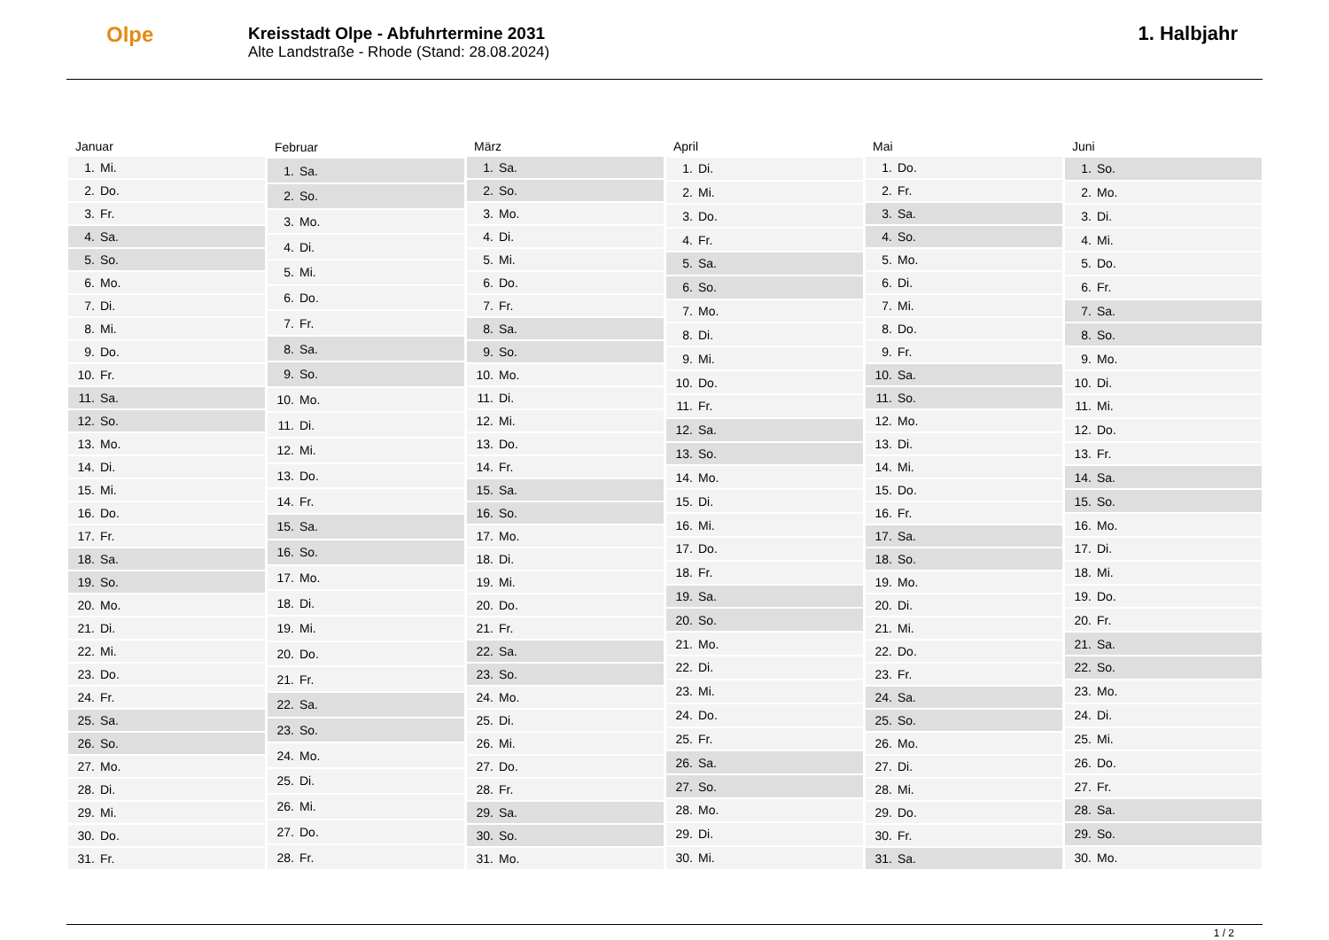Olpe
Kreisstadt Olpe - Abfuhrtermine 2031
Alte Landstraße - Rhode (Stand: 28.08.2024)
1. Halbjahr
| Januar | |
| --- | --- |
| 1. | Mi. |
| 2. | Do. |
| 3. | Fr. |
| 4. | Sa. |
| 5. | So. |
| 6. | Mo. |
| 7. | Di. |
| 8. | Mi. |
| 9. | Do. |
| 10. | Fr. |
| 11. | Sa. |
| 12. | So. |
| 13. | Mo. |
| 14. | Di. |
| 15. | Mi. |
| 16. | Do. |
| 17. | Fr. |
| 18. | Sa. |
| 19. | So. |
| 20. | Mo. |
| 21. | Di. |
| 22. | Mi. |
| 23. | Do. |
| 24. | Fr. |
| 25. | Sa. |
| 26. | So. |
| 27. | Mo. |
| 28. | Di. |
| 29. | Mi. |
| 30. | Do. |
| 31. | Fr. |
| Februar | |
| --- | --- |
| 1. | Sa. |
| 2. | So. |
| 3. | Mo. |
| 4. | Di. |
| 5. | Mi. |
| 6. | Do. |
| 7. | Fr. |
| 8. | Sa. |
| 9. | So. |
| 10. | Mo. |
| 11. | Di. |
| 12. | Mi. |
| 13. | Do. |
| 14. | Fr. |
| 15. | Sa. |
| 16. | So. |
| 17. | Mo. |
| 18. | Di. |
| 19. | Mi. |
| 20. | Do. |
| 21. | Fr. |
| 22. | Sa. |
| 23. | So. |
| 24. | Mo. |
| 25. | Di. |
| 26. | Mi. |
| 27. | Do. |
| 28. | Fr. |
| März | |
| --- | --- |
| 1. | Sa. |
| 2. | So. |
| 3. | Mo. |
| 4. | Di. |
| 5. | Mi. |
| 6. | Do. |
| 7. | Fr. |
| 8. | Sa. |
| 9. | So. |
| 10. | Mo. |
| 11. | Di. |
| 12. | Mi. |
| 13. | Do. |
| 14. | Fr. |
| 15. | Sa. |
| 16. | So. |
| 17. | Mo. |
| 18. | Di. |
| 19. | Mi. |
| 20. | Do. |
| 21. | Fr. |
| 22. | Sa. |
| 23. | So. |
| 24. | Mo. |
| 25. | Di. |
| 26. | Mi. |
| 27. | Do. |
| 28. | Fr. |
| 29. | Sa. |
| 30. | So. |
| 31. | Mo. |
| April | |
| --- | --- |
| 1. | Di. |
| 2. | Mi. |
| 3. | Do. |
| 4. | Fr. |
| 5. | Sa. |
| 6. | So. |
| 7. | Mo. |
| 8. | Di. |
| 9. | Mi. |
| 10. | Do. |
| 11. | Fr. |
| 12. | Sa. |
| 13. | So. |
| 14. | Mo. |
| 15. | Di. |
| 16. | Mi. |
| 17. | Do. |
| 18. | Fr. |
| 19. | Sa. |
| 20. | So. |
| 21. | Mo. |
| 22. | Di. |
| 23. | Mi. |
| 24. | Do. |
| 25. | Fr. |
| 26. | Sa. |
| 27. | So. |
| 28. | Mo. |
| 29. | Di. |
| 30. | Mi. |
| Mai | |
| --- | --- |
| 1. | Do. |
| 2. | Fr. |
| 3. | Sa. |
| 4. | So. |
| 5. | Mo. |
| 6. | Di. |
| 7. | Mi. |
| 8. | Do. |
| 9. | Fr. |
| 10. | Sa. |
| 11. | So. |
| 12. | Mo. |
| 13. | Di. |
| 14. | Mi. |
| 15. | Do. |
| 16. | Fr. |
| 17. | Sa. |
| 18. | So. |
| 19. | Mo. |
| 20. | Di. |
| 21. | Mi. |
| 22. | Do. |
| 23. | Fr. |
| 24. | Sa. |
| 25. | So. |
| 26. | Mo. |
| 27. | Di. |
| 28. | Mi. |
| 29. | Do. |
| 30. | Fr. |
| 31. | Sa. |
| Juni | |
| --- | --- |
| 1. | So. |
| 2. | Mo. |
| 3. | Di. |
| 4. | Mi. |
| 5. | Do. |
| 6. | Fr. |
| 7. | Sa. |
| 8. | So. |
| 9. | Mo. |
| 10. | Di. |
| 11. | Mi. |
| 12. | Do. |
| 13. | Fr. |
| 14. | Sa. |
| 15. | So. |
| 16. | Mo. |
| 17. | Di. |
| 18. | Mi. |
| 19. | Do. |
| 20. | Fr. |
| 21. | Sa. |
| 22. | So. |
| 23. | Mo. |
| 24. | Di. |
| 25. | Mi. |
| 26. | Do. |
| 27. | Fr. |
| 28. | Sa. |
| 29. | So. |
| 30. | Mo. |
1 / 2